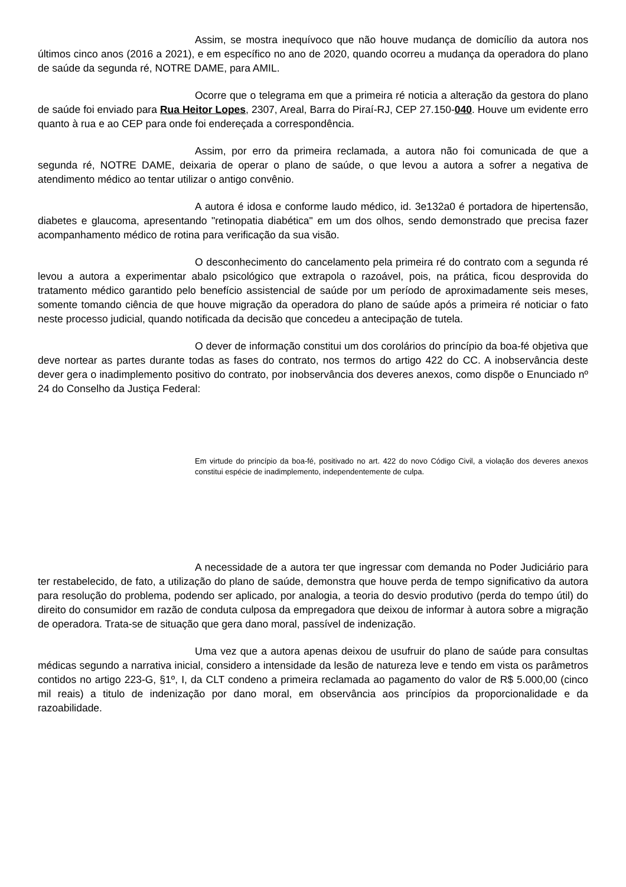Assim, se mostra inequívoco que não houve mudança de domicílio da autora nos últimos cinco anos (2016 a 2021), e em específico no ano de 2020, quando ocorreu a mudança da operadora do plano de saúde da segunda ré, NOTRE DAME, para AMIL.
Ocorre que o telegrama em que a primeira ré noticia a alteração da gestora do plano de saúde foi enviado para Rua Heitor Lopes, 2307, Areal, Barra do Piraí-RJ, CEP 27.150-040. Houve um evidente erro quanto à rua e ao CEP para onde foi endereçada a correspondência.
Assim, por erro da primeira reclamada, a autora não foi comunicada de que a segunda ré, NOTRE DAME, deixaria de operar o plano de saúde, o que levou a autora a sofrer a negativa de atendimento médico ao tentar utilizar o antigo convênio.
A autora é idosa e conforme laudo médico, id. 3e132a0 é portadora de hipertensão, diabetes e glaucoma, apresentando "retinopatia diabética" em um dos olhos, sendo demonstrado que precisa fazer acompanhamento médico de rotina para verificação da sua visão.
O desconhecimento do cancelamento pela primeira ré do contrato com a segunda ré levou a autora a experimentar abalo psicológico que extrapola o razoável, pois, na prática, ficou desprovida do tratamento médico garantido pelo benefício assistencial de saúde por um período de aproximadamente seis meses, somente tomando ciência de que houve migração da operadora do plano de saúde após a primeira ré noticiar o fato neste processo judicial, quando notificada da decisão que concedeu a antecipação de tutela.
O dever de informação constitui um dos corolários do princípio da boa-fé objetiva que deve nortear as partes durante todas as fases do contrato, nos termos do artigo 422 do CC. A inobservância deste dever gera o inadimplemento positivo do contrato, por inobservância dos deveres anexos, como dispõe o Enunciado nº 24 do Conselho da Justiça Federal:
Em virtude do princípio da boa-fé, positivado no art. 422 do novo Código Civil, a violação dos deveres anexos constitui espécie de inadimplemento, independentemente de culpa.
A necessidade de a autora ter que ingressar com demanda no Poder Judiciário para ter restabelecido, de fato, a utilização do plano de saúde, demonstra que houve perda de tempo significativo da autora para resolução do problema, podendo ser aplicado, por analogia, a teoria do desvio produtivo (perda do tempo útil) do direito do consumidor em razão de conduta culposa da empregadora que deixou de informar à autora sobre a migração de operadora. Trata-se de situação que gera dano moral, passível de indenização.
Uma vez que a autora apenas deixou de usufruir do plano de saúde para consultas médicas segundo a narrativa inicial, considero a intensidade da lesão de natureza leve e tendo em vista os parâmetros contidos no artigo 223-G, §1º, I, da CLT condeno a primeira reclamada ao pagamento do valor de R$ 5.000,00 (cinco mil reais) a titulo de indenização por dano moral, em observância aos princípios da proporcionalidade e da razoabilidade.